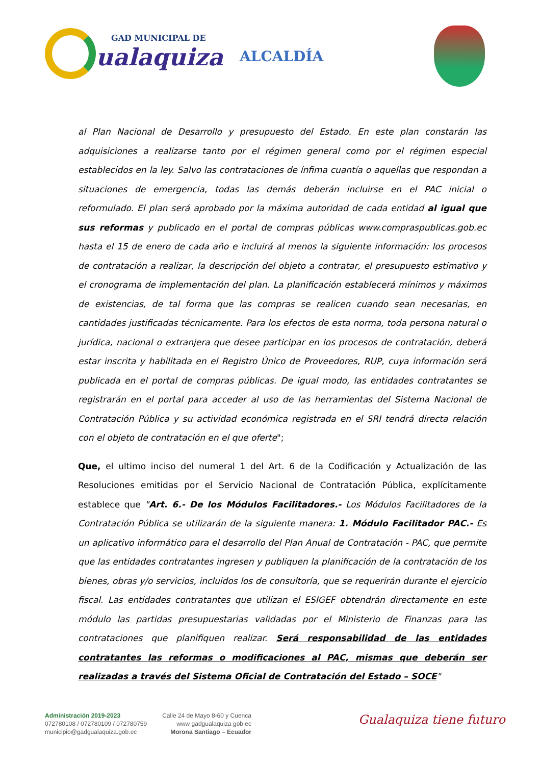GAD MUNICIPAL DE
ualaquiza
ALCALDÍA
al Plan Nacional de Desarrollo y presupuesto del Estado. En este plan constarán las adquisiciones a realizarse tanto por el régimen general como por el régimen especial establecidos en la ley. Salvo las contrataciones de ínfima cuantía o aquellas que respondan a situaciones de emergencia, todas las demás deberán incluirse en el PAC inicial o reformulado. El plan será aprobado por la máxima autoridad de cada entidad al igual que sus reformas y publicado en el portal de compras públicas www.compraspublicas.gob.ec hasta el 15 de enero de cada año e incluirá al menos la siguiente información: los procesos de contratación a realizar, la descripción del objeto a contratar, el presupuesto estimativo y el cronograma de implementación del plan. La planificación establecerá mínimos y máximos de existencias, de tal forma que las compras se realicen cuando sean necesarias, en cantidades justificadas técnicamente. Para los efectos de esta norma, toda persona natural o jurídica, nacional o extranjera que desee participar en los procesos de contratación, deberá estar inscrita y habilitada en el Registro Único de Proveedores, RUP, cuya información será publicada en el portal de compras públicas. De igual modo, las entidades contratantes se registrarán en el portal para acceder al uso de las herramientas del Sistema Nacional de Contratación Pública y su actividad económica registrada en el SRI tendrá directa relación con el objeto de contratación en el que oferte";
Que, el ultimo inciso del numeral 1 del Art. 6 de la Codificación y Actualización de las Resoluciones emitidas por el Servicio Nacional de Contratación Pública, explícitamente establece que "Art. 6.- De los Módulos Facilitadores.- Los Módulos Facilitadores de la Contratación Pública se utilizarán de la siguiente manera: 1. Módulo Facilitador PAC.- Es un aplicativo informático para el desarrollo del Plan Anual de Contratación - PAC, que permite que las entidades contratantes ingresen y publiquen la planificación de la contratación de los bienes, obras y/o servicios, incluidos los de consultoría, que se requerirán durante el ejercicio fiscal. Las entidades contratantes que utilizan el ESIGEF obtendrán directamente en este módulo las partidas presupuestarias validadas por el Ministerio de Finanzas para las contrataciones que planifiquen realizar. Será responsabilidad de las entidades contratantes las reformas o modificaciones al PAC, mismas que deberán ser realizadas a través del Sistema Oficial de Contratación del Estado – SOCE"
Administración 2019-2023
072780108 / 072780109 / 072780759
municipio@gadgualaquiza.gob.ec
Calle 24 de Mayo 8-60 y Cuenca
www gadgualaquiza gob ec
Morona Santiago – Ecuador
Gualaquiza tiene futuro